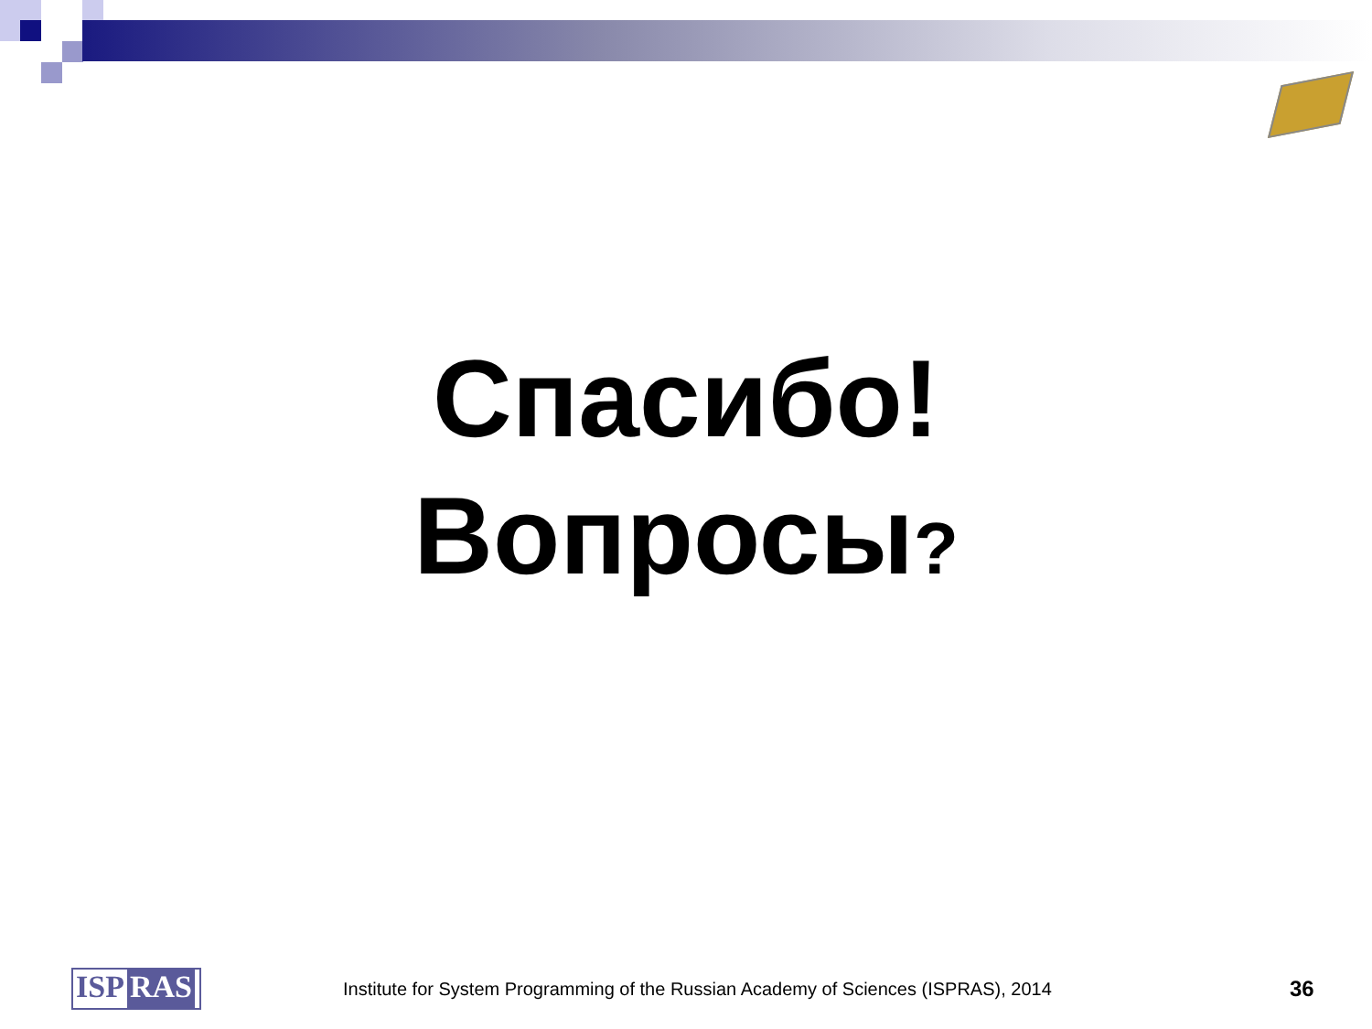Спасибо!
Вопросы?
ISP RAS
Institute for System Programming of the Russian Academy of Sciences (ISPRAS), 2014
36